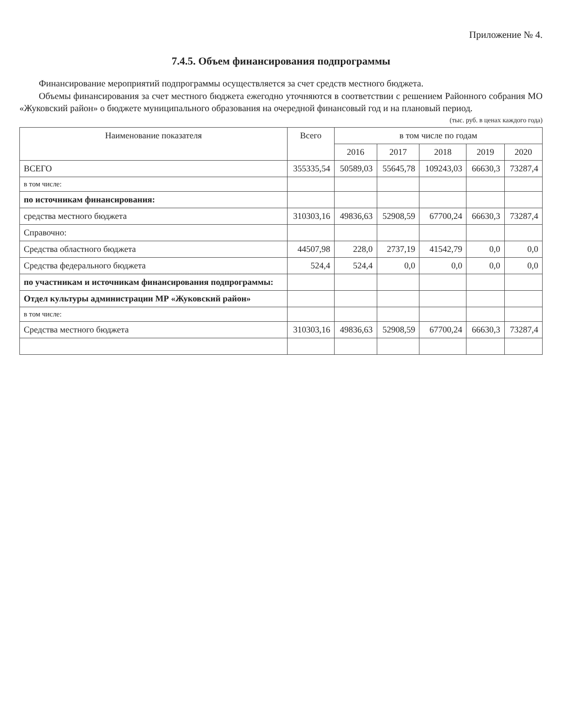Приложение № 4.
7.4.5. Объем финансирования подпрограммы
Финансирование мероприятий подпрограммы осуществляется за счет средств местного бюджета.
Объемы финансирования за счет местного бюджета ежегодно уточняются в соответствии с решением Районного собрания МО «Жуковский район» о бюджете муниципального образования на очередной финансовый год и на плановый период.
(тыс. руб. в ценах каждого года)
| Наименование показателя | Всего | в том числе по годам | | | | |
| --- | --- | --- | --- | --- | --- | --- |
| | | 2016 | 2017 | 2018 | 2019 | 2020 |
| ВСЕГО | 355335,54 | 50589,03 | 55645,78 | 109243,03 | 66630,3 | 73287,4 |
| в том числе: | | | | | | |
| по источникам финансирования: | | | | | | |
| средства местного бюджета | 310303,16 | 49836,63 | 52908,59 | 67700,24 | 66630,3 | 73287,4 |
| Справочно: | | | | | | |
| Средства областного бюджета | 44507,98 | 228,0 | 2737,19 | 41542,79 | 0,0 | 0,0 |
| Средства федерального бюджета | 524,4 | 524,4 | 0,0 | 0,0 | 0,0 | 0,0 |
| по участникам и источникам финансирования подпрограммы: | | | | | | |
| Отдел культуры администрации МР «Жуковский район» | | | | | | |
| в том числе: | | | | | | |
| Средства местного бюджета | 310303,16 | 49836,63 | 52908,59 | 67700,24 | 66630,3 | 73287,4 |